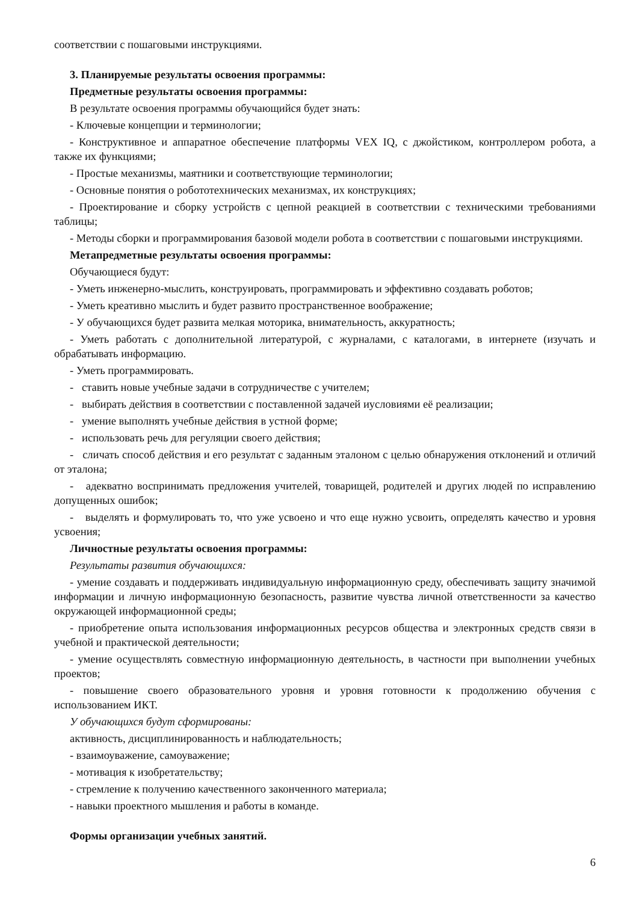соответствии с пошаговыми инструкциями.
3. Планируемые результаты освоения программы:
Предметные результаты освоения программы:
В результате освоения программы обучающийся будет знать:
- Ключевые концепции и терминологии;
- Конструктивное и аппаратное обеспечение платформы VEX IQ, с джойстиком, контроллером робота, а также их функциями;
- Простые механизмы, маятники и соответствующие терминологии;
- Основные понятия о робототехнических механизмах, их конструкциях;
- Проектирование и сборку устройств с цепной реакцией в соответствии с техническими требованиями таблицы;
- Методы сборки и программирования базовой модели робота в соответствии с пошаговыми инструкциями.
Метапредметные результаты освоения программы:
Обучающиеся будут:
- Уметь инженерно-мыслить, конструировать, программировать и эффективно создавать роботов;
- Уметь креативно мыслить и будет развито пространственное воображение;
- У обучающихся будет развита мелкая моторика, внимательность, аккуратность;
- Уметь работать с дополнительной литературой, с журналами, с каталогами, в интернете (изучать и обрабатывать информацию.
- Уметь программировать.
- ставить новые учебные задачи в сотрудничестве с учителем;
- выбирать действия в соответствии с поставленной задачей иусловиями её реализации;
- умение выполнять учебные действия в устной форме;
- использовать речь для регуляции своего действия;
- сличать способ действия и его результат с заданным эталоном с целью обнаружения отклонений и отличий от эталона;
- адекватно воспринимать предложения учителей, товарищей, родителей и других людей по исправлению допущенных ошибок;
- выделять и формулировать то, что уже усвоено и что еще нужно усвоить, определять качество и уровня усвоения;
Личностные результаты освоения программы:
Результаты развития обучающихся:
- умение создавать и поддерживать индивидуальную информационную среду, обеспечивать защиту значимой информации и личную информационную безопасность, развитие чувства личной ответственности за качество окружающей информационной среды;
- приобретение опыта использования информационных ресурсов общества и электронных средств связи в учебной и практической деятельности;
- умение осуществлять совместную информационную деятельность, в частности при выполнении учебных проектов;
- повышение своего образовательного уровня и уровня готовности к продолжению обучения с использованием ИКТ.
У обучающихся будут сформированы:
активность, дисциплинированность и наблюдательность;
- взаимоуважение, самоуважение;
- мотивация к изобретательству;
- стремление к получению качественного законченного материала;
- навыки проектного мышления и работы в команде.
Формы организации учебных занятий.
6